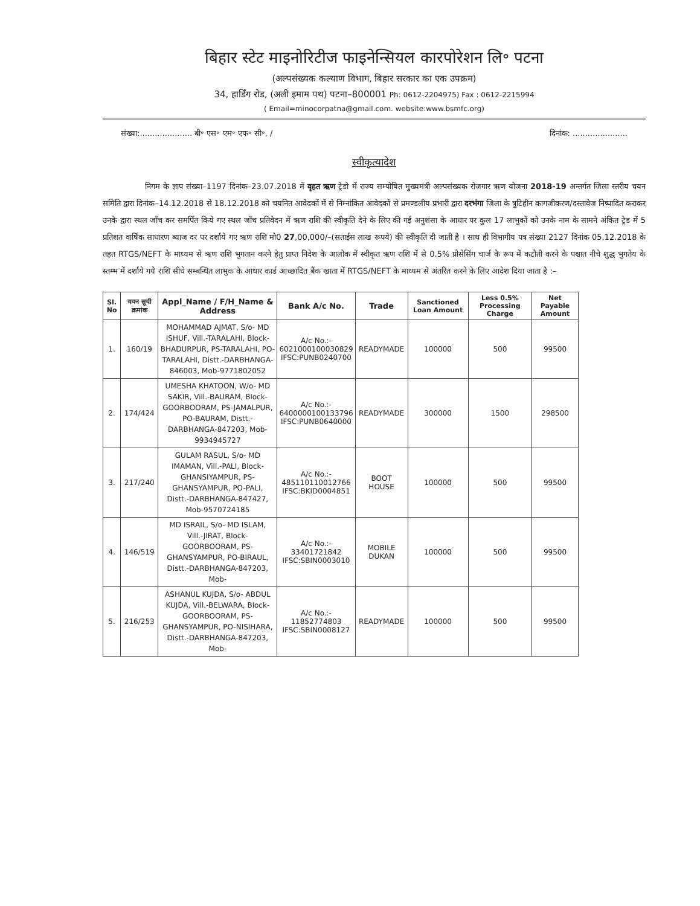बिहार स्टेट माइनोरिटीज फाइनेन्सियल कारपोरेशन लि॰ पटना
(अल्पसंख्यक कल्याण विभाग, बिहार सरकार का एक उपक्रम)
34, हार्डिंग रोड, (अली इमाम पथ) पटना–800001 Ph: 0612-2204975) Fax : 0612-2215994
( Email=minocorpatna@gmail.com. website:www.bsmfc.org)
संख्या:..................... बी॰ एस॰ एम॰ एफ॰ सी॰, / दिनांक: ......................
स्वीकृत्यादेश
निगम के ज्ञाप संख्या–1197 दिनांक–23.07.2018 में वृहत ऋण ट्रेडो में राज्य सम्पोषित मुख्यमंत्री अल्पसंख्यक रोजगार ऋण योजना 2018-19 अन्तर्गत जिला स्तरीय चयन समिति द्वारा दिनांक–14.12.2018 से 18.12.2018 को चयनित आवेदकों में से निम्नांकित आवेदकों से प्रमण्डलीय प्रभारी द्वारा दरभंगा जिला के त्रुटिहीन कागजीकरण/दस्तावेज निष्पादित कराकर उनके द्वारा स्थल जाँच कर समर्पित किये गए स्थल जाँच प्रतिवेदन में ऋण राशि की स्वीकृति देने के लिए की गई अनुशंसा के आधार पर कुल 17 लाभुकों को उनके नाम के सामने अंकित ट्रेड में 5 प्रतिशत वार्षिक साधारण ब्याज दर पर दर्शाये गए ऋण राशि मो0 27,00,000/–(सताईस लाख रूपये) की स्वीकृति दी जाती है । साथ ही विभागीय पत्र संख्या 2127 दिनांक 05.12.2018 के तहत RTGS/NEFT के माध्यम से ऋण राशि भुगतान करने हेतु प्राप्त निदेश के आलोक में स्वीकृत ऋण राशि में से 0.5% प्रोसेसिंग चार्ज के रूप में कटौती करने के पश्चात नीचे शुद्ध भुगतेय के स्तम्भ में दर्शाये गये राशि सीधे सम्बन्धित लाभुक के आधार कार्ड आच्छादित बैंक खाता में RTGS/NEFT के माध्यम से अंतरित करने के लिए आदेश दिया जाता है :–
| Sl. No | चयन सूची क्रमांक | Appl_Name / F/H_Name & Address | Bank A/c No. | Trade | Sanctioned Loan Amount | Less 0.5% Processing Charge | Net Payable Amount |
| --- | --- | --- | --- | --- | --- | --- | --- |
| 1. | 160/19 | MOHAMMAD AJMAT, S/o- MD ISHUF, Vill.-TARALAHI, Block-BHADURPUR, PS-TARALAHI, PO-TARALAHI, Distt.-DARBHANGA-846003, Mob-9771802052 | A/c No.:- 6021000100030829 IFSC:PUNB0240700 | READYMADE | 100000 | 500 | 99500 |
| 2. | 174/424 | UMESHA KHATOON, W/o- MD SAKIR, Vill.-BAURAM, Block-GOORBOORAM, PS-JAMALPUR, PO-BAURAM, Distt.-DARBHANGA-847203, Mob-9934945727 | A/c No.:- 6400000100133796 IFSC:PUNB0640000 | READYMADE | 300000 | 1500 | 298500 |
| 3. | 217/240 | GULAM RASUL, S/o- MD IMAMAN, Vill.-PALI, Block-GHANSIYAMPUR, PS-GHANSYAMPUR, PO-PALI, Distt.-DARBHANGA-847427, Mob-9570724185 | A/c No.:- 485110110012766 IFSC:BKID0004851 | BOOT HOUSE | 100000 | 500 | 99500 |
| 4. | 146/519 | MD ISRAIL, S/o- MD ISLAM, Vill.-JIRAT, Block-GOORBOORAM, PS-GHANSYAMPUR, PO-BIRAUL, Distt.-DARBHANGA-847203, Mob- | A/c No.:- 33401721842 IFSC:SBIN0003010 | MOBILE DUKAN | 100000 | 500 | 99500 |
| 5. | 216/253 | ASHANUL KUJDA, S/o- ABDUL KUJDA, Vill.-BELWARA, Block-GOORBOORAM, PS-GHANSYAMPUR, PO-NISIHARA, Distt.-DARBHANGA-847203, Mob- | A/c No.:- 11852774803 IFSC:SBIN0008127 | READYMADE | 100000 | 500 | 99500 |